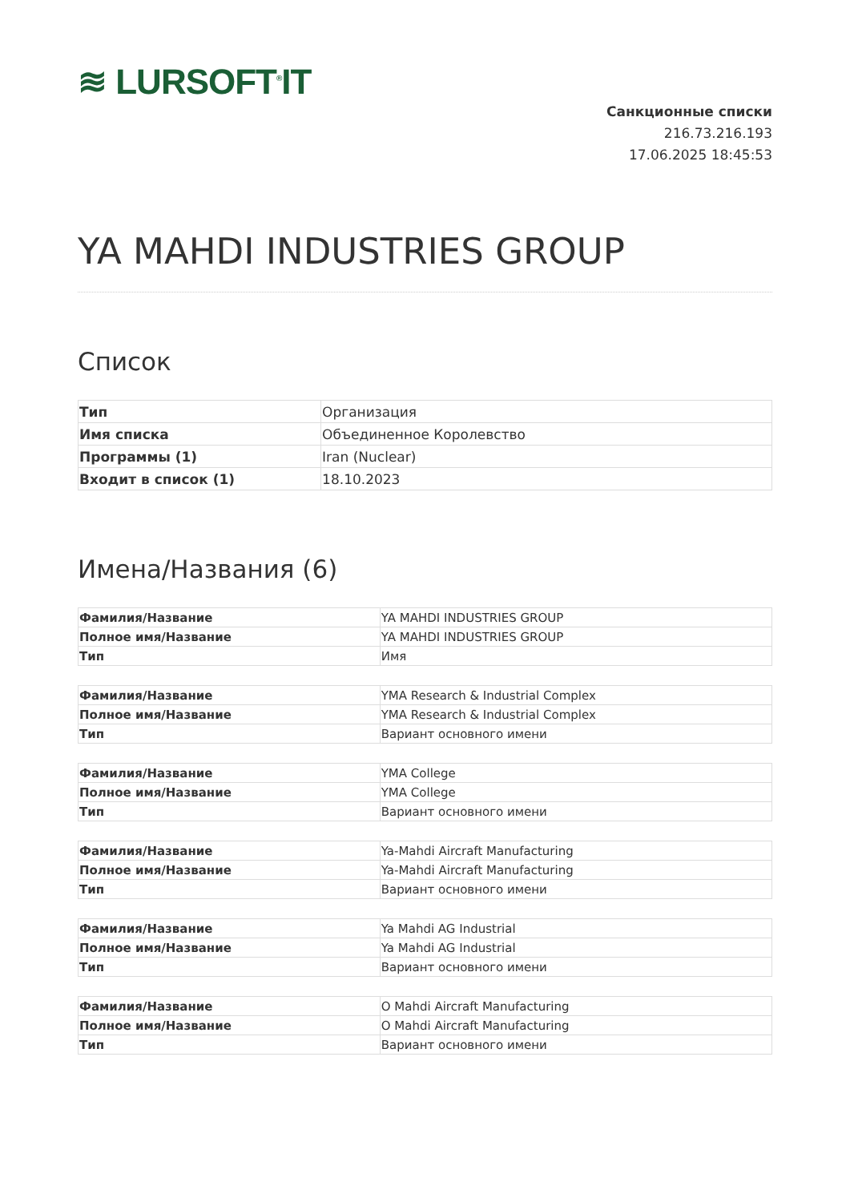≋ LURSOFT<sup>®</sup>IT
Санкционные списки
216.73.216.193
17.06.2025 18:45:53
YA MAHDI INDUSTRIES GROUP
Список
| Тип | Организация |
| Имя списка | Объединенное Королевство |
| Программы (1) | Iran (Nuclear) |
| Входит в список (1) | 18.10.2023 |
Имена/Названия (6)
| Фамилия/Название | YA MAHDI INDUSTRIES GROUP |
| Полное имя/Название | YA MAHDI INDUSTRIES GROUP |
| Тип | Имя |
| Фамилия/Название | YMA Research & Industrial Complex |
| Полное имя/Название | YMA Research & Industrial Complex |
| Тип | Вариант основного имени |
| Фамилия/Название | YMA College |
| Полное имя/Название | YMA College |
| Тип | Вариант основного имени |
| Фамилия/Название | Ya-Mahdi Aircraft Manufacturing |
| Полное имя/Название | Ya-Mahdi Aircraft Manufacturing |
| Тип | Вариант основного имени |
| Фамилия/Название | Ya Mahdi AG Industrial |
| Полное имя/Название | Ya Mahdi AG Industrial |
| Тип | Вариант основного имени |
| Фамилия/Название | O Mahdi Aircraft Manufacturing |
| Полное имя/Название | O Mahdi Aircraft Manufacturing |
| Тип | Вариант основного имени |